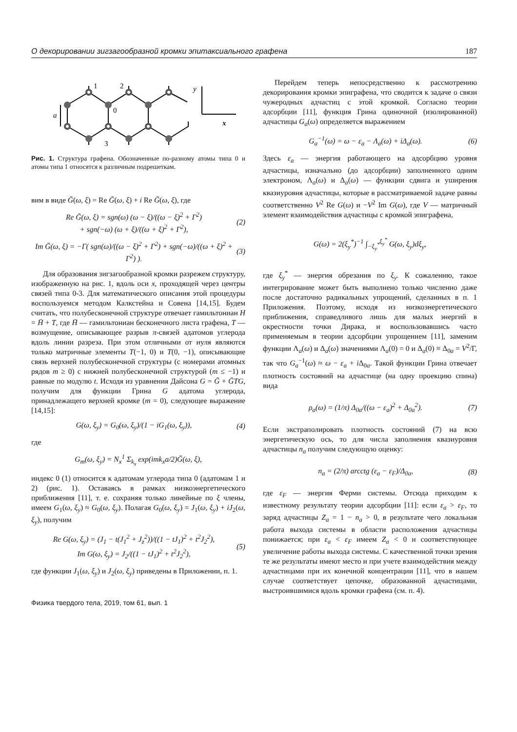О декорировании зигзагообразной кромки эпитаксиального графена 187
1
2
0
3
a
y
x
Рис. 1. Структура графена. Обозначенные по-разному атомы типа 0 и атомы типа 1 относятся к различным подрешеткам.
вим в виде Ḡ(ω, ξ) = Re Ḡ(ω, ξ) + i Re Ḡ(ω, ξ), где
Re Ḡ(ω, ξ) = sgn(ω) (ω − ξ)/((ω − ξ)<sup>2</sup> + Γ<sup>2</sup>)
+ sgn(−ω) (ω + ξ)/((ω + ξ)<sup>2</sup> + Γ<sup>2</sup>), (2)
Im Ḡ(ω, ξ) = −Γ( sgn(ω)/((ω − ξ)<sup>2</sup> + Γ<sup>2</sup>) + sgn(−ω)/((ω + ξ)<sup>2</sup> + Γ<sup>2</sup>) ). (3)
Для образования зигзагообразной кромки разрежем структуру, изображенную на рис. 1, вдоль оси x, проходящей через центры связей типа 0-3. Для математического описания этой процедуры воспользуемся методом Калкстейна и Совена [14,15]. Будем считать, что полубесконечной структуре отвечает гамильтониан H = H̄ + T, где H̄ — гамильтониан бесконечного листа графена, T — возмущение, описывающее разрыв π-связей адатомов углерода вдоль линии разреза. При этом отличными от нуля являются только матричные элементы T(−1, 0) и T(0, −1), описывающие связь верхней полубесконечной структуры (с номерами атомных рядов m ≥ 0) с нижней полубесконечной структурой (m ≤ −1) и равные по модулю t. Исходя из уравнения Дайсона G = Ḡ + ḠTG, получим для функции Грина G адатома углерода, принадлежащего верхней кромке (m = 0), следующее выражение [14,15]:
G(ω, ξ<sub>y</sub>) = G<sub>0</sub>(ω, ξ<sub>y</sub>)/(1 − iG<sub>1</sub>(ω, ξ<sub>y</sub>)), (4)
где
G<sub>m</sub>(ω, ξ<sub>y</sub>) = N<sub>x</sub><sup>1</sup> Σ<sub>k<sub>x</sub></sub> exp(imk<sub>x</sub>a/2)Ḡ(ω, ξ),
индекс 0 (1) относится к адатомам углерода типа 0 (адатомам 1 и 2) (рис. 1). Оставаясь в рамках низкоэнергетического приближения [11], т. е. сохраняя только линейные по ξ члены, имеем G<sub>1</sub>(ω, ξ<sub>y</sub>) ≈ G<sub>0</sub>(ω, ξ<sub>y</sub>). Полагая G<sub>0</sub>(ω, ξ<sub>y</sub>) = J<sub>1</sub>(ω, ξ<sub>y</sub>) + iJ<sub>2</sub>(ω, ξ<sub>y</sub>), получим
Re G(ω, ξ<sub>y</sub>) = (J<sub>1</sub> − t(J<sub>1</sub><sup>2</sup> + J<sub>z</sub><sup>2</sup>))/((1 − tJ<sub>1</sub>)<sup>2</sup> + t<sup>2</sup>J<sub>2</sub><sup>2</sup>),
Im G(ω, ξ<sub>y</sub>) = J<sub>2</sub>/((1 − tJ<sub>1</sub>)<sup>2</sup> + t<sup>2</sup>J<sub>2</sub><sup>2</sup>), (5)
где функции J<sub>1</sub>(ω, ξ<sub>y</sub>) и J<sub>2</sub>(ω, ξ<sub>y</sub>) приведены в Приложении, п. 1.
Физика твердого тела, 2019, том 61, вып. 1
Перейдем теперь непосредственно к рассмотрению декорирования кромки эпиграфена, что сводится к задаче о связи чужеродных адчастиц с этой кромкой. Согласно теории адсорбции [11], функция Грина одиночной (изолированной) адчастицы G<sub>a</sub>(ω) определяется выражением
G<sub>a</sub><sup>−1</sup>(ω) = ω − ε<sub>a</sub> − Λ<sub>a</sub>(ω) + iΔ<sub>a</sub>(ω). (6)
Здесь ε<sub>a</sub> — энергия работающего на адсорбцию уровня адчастицы, изначально (до адсорбции) заполненного одним электроном, Λ<sub>a</sub>(ω) и Δ<sub>a</sub>(ω) — функции сдвига и уширения квазиуровня адчастицы, которые в рассматриваемой задаче равны соответственно V<sup>2</sup> Re G(ω) и −V<sup>2</sup> Im G(ω), где V — матричный элемент взаимодействия адчастицы с кромкой эпиграфена,
G(ω) = 2(ξ<sub>y</sub><sup>*</sup>)<sup>−1</sup> ∫<sub>−ξ<sub>y</sub><sup>*</sup></sub><sup>ξ<sub>y</sub><sup>*</sup></sup> G(ω, ξ<sub>y</sub>)dξ<sub>y</sub>,
где ξ<sub>y</sub><sup>*</sup> — энергия обрезания по ξ<sub>y</sub>. К сожалению, такое интегрирование может быть выполнено только численно даже после достаточно радикальных упрощений, сделанных в п. 1 Приложения. Поэтому, исходя из низкоэнергетического приближения, справедливого лишь для малых энергий в окрестности точки Дирака, и воспользовавшись часто применяемым в теории адсорбции упрощением [11], заменим функции Λ<sub>a</sub>(ω) и Δ<sub>a</sub>(ω) значениями Λ<sub>a</sub>(0) = 0 и Δ<sub>a</sub>(0) ≡ Δ<sub>0a</sub> = V<sup>2</sup>/Γ, так что G<sub>a</sub><sup>−1</sup>(ω) ≈ ω − ε<sub>a</sub> + i Δ<sub>0a</sub>. Такой функции Грина отвечает плотность состояний на адчастице (на одну проекцию спина) вида
ρ<sub>a</sub>(ω) = (1/π) Δ<sub>0a</sub>/((ω − ε<sub>a</sub>)<sup>2</sup> + Δ<sub>0a</sub><sup>2</sup>). (7)
Если экстраполировать плотность состояний (7) на всю энергетическую ось, то для числа заполнения квазиуровня адчастицы n<sub>a</sub> получим следующую оценку:
n<sub>a</sub> = (2/π) arcctg (ε<sub>a</sub> − ε<sub>F</sub>)/Δ<sub>0a</sub>, (8)
где ε<sub>F</sub> — энергия Ферми системы. Отсюда приходим к известному результату теории адсорбции [11]: если ε<sub>a</sub> > ε<sub>F</sub>, то заряд адчастицы Z<sub>a</sub> = 1 − n<sub>a</sub> > 0, в результате чего локальная работа выхода системы в области расположения адчастицы понижается; при ε<sub>a</sub> < ε<sub>F</sub> имеем Z<sub>a</sub> < 0 и соответствующее увеличение работы выхода системы. С качественной точки зрения те же результаты имеют место и при учете взаимодействия между адчастицами при их конечной концентрации [11], что в нашем случае соответствует цепочке, образованной адчастицами, выстроившимися вдоль кромки графена (см. п. 4).